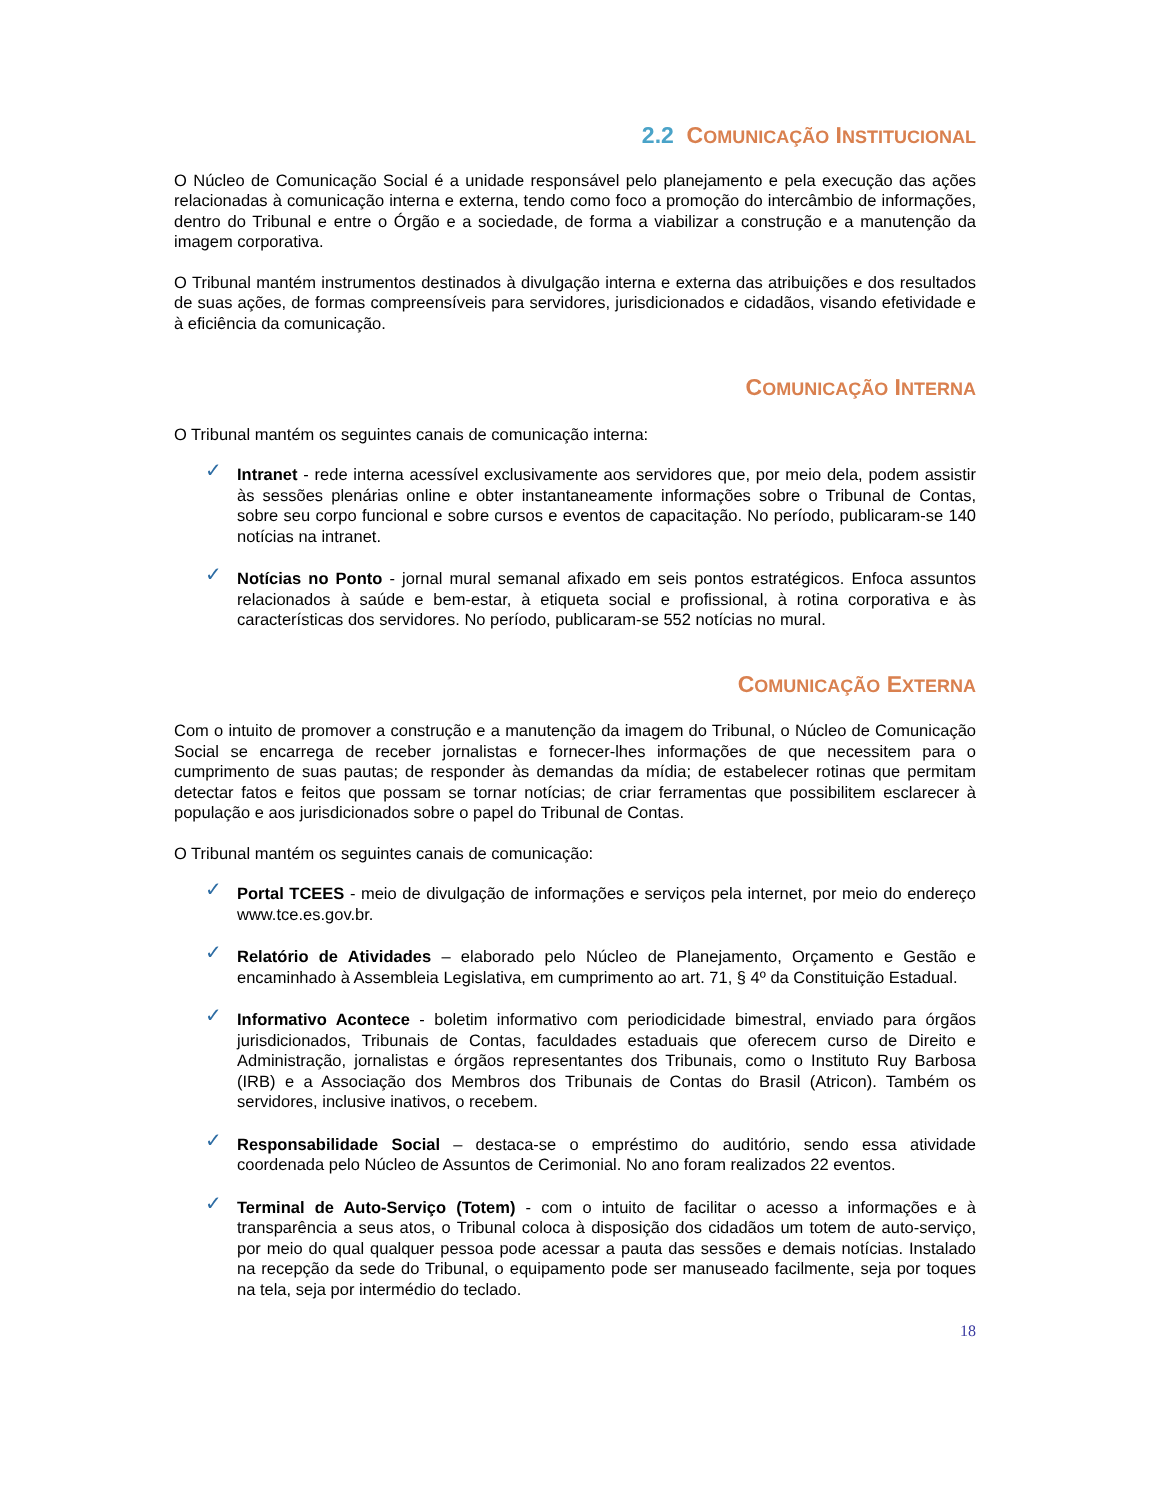2.2 COMUNICAÇÃO INSTITUCIONAL
O Núcleo de Comunicação Social é a unidade responsável pelo planejamento e pela execução das ações relacionadas à comunicação interna e externa, tendo como foco a promoção do intercâmbio de informações, dentro do Tribunal e entre o Órgão e a sociedade, de forma a viabilizar a construção e a manutenção da imagem corporativa.
O Tribunal mantém instrumentos destinados à divulgação interna e externa das atribuições e dos resultados de suas ações, de formas compreensíveis para servidores, jurisdicionados e cidadãos, visando efetividade e à eficiência da comunicação.
COMUNICAÇÃO INTERNA
O Tribunal mantém os seguintes canais de comunicação interna:
✓ Intranet - rede interna acessível exclusivamente aos servidores que, por meio dela, podem assistir às sessões plenárias online e obter instantaneamente informações sobre o Tribunal de Contas, sobre seu corpo funcional e sobre cursos e eventos de capacitação. No período, publicaram-se 140 notícias na intranet.
✓ Notícias no Ponto - jornal mural semanal afixado em seis pontos estratégicos. Enfoca assuntos relacionados à saúde e bem-estar, à etiqueta social e profissional, à rotina corporativa e às características dos servidores. No período, publicaram-se 552 notícias no mural.
COMUNICAÇÃO EXTERNA
Com o intuito de promover a construção e a manutenção da imagem do Tribunal, o Núcleo de Comunicação Social se encarrega de receber jornalistas e fornecer-lhes informações de que necessitem para o cumprimento de suas pautas; de responder às demandas da mídia; de estabelecer rotinas que permitam detectar fatos e feitos que possam se tornar notícias; de criar ferramentas que possibilitem esclarecer à população e aos jurisdicionados sobre o papel do Tribunal de Contas.
O Tribunal mantém os seguintes canais de comunicação:
✓ Portal TCEES - meio de divulgação de informações e serviços pela internet, por meio do endereço www.tce.es.gov.br.
✓ Relatório de Atividades – elaborado pelo Núcleo de Planejamento, Orçamento e Gestão e encaminhado à Assembleia Legislativa, em cumprimento ao art. 71, § 4º da Constituição Estadual.
✓ Informativo Acontece - boletim informativo com periodicidade bimestral, enviado para órgãos jurisdicionados, Tribunais de Contas, faculdades estaduais que oferecem curso de Direito e Administração, jornalistas e órgãos representantes dos Tribunais, como o Instituto Ruy Barbosa (IRB) e a Associação dos Membros dos Tribunais de Contas do Brasil (Atricon). Também os servidores, inclusive inativos, o recebem.
✓ Responsabilidade Social – destaca-se o empréstimo do auditório, sendo essa atividade coordenada pelo Núcleo de Assuntos de Cerimonial. No ano foram realizados 22 eventos.
✓ Terminal de Auto-Serviço (Totem) - com o intuito de facilitar o acesso a informações e à transparência a seus atos, o Tribunal coloca à disposição dos cidadãos um totem de auto-serviço, por meio do qual qualquer pessoa pode acessar a pauta das sessões e demais notícias. Instalado na recepção da sede do Tribunal, o equipamento pode ser manuseado facilmente, seja por toques na tela, seja por intermédio do teclado.
18